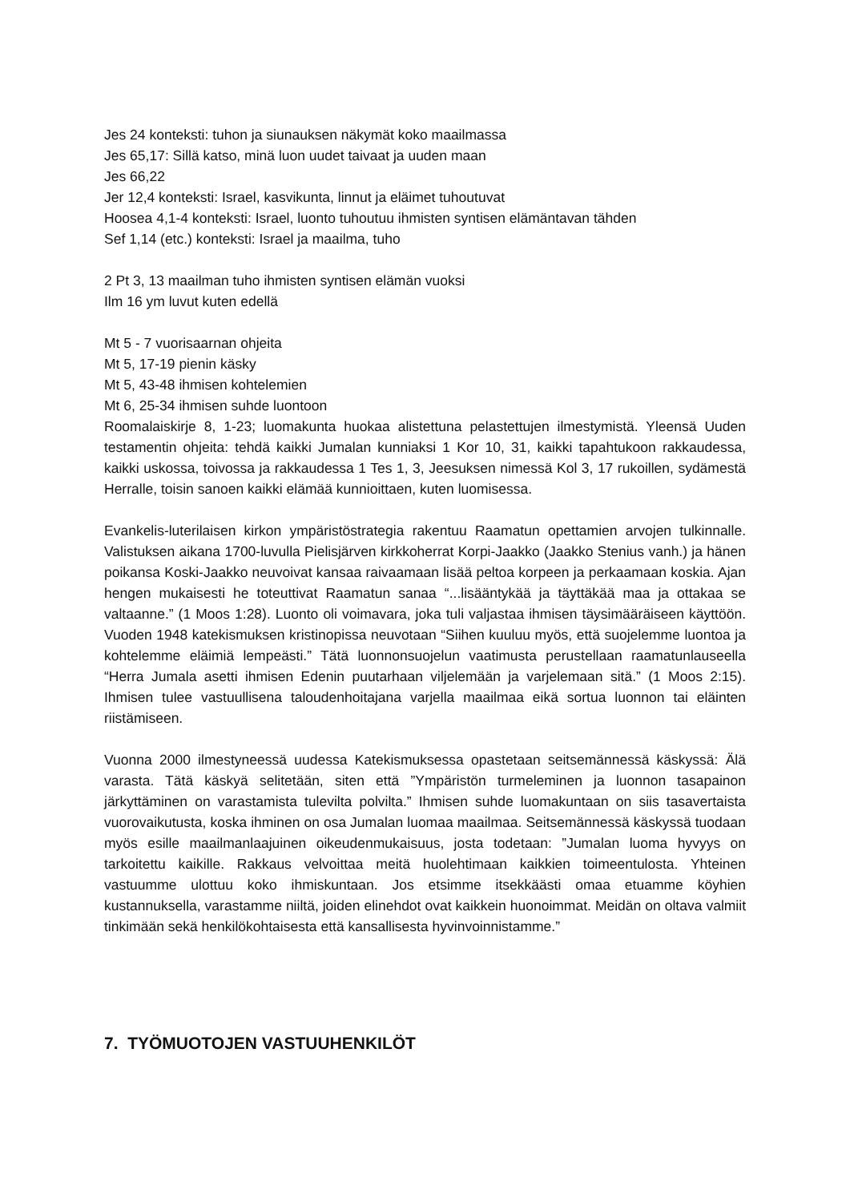Jes 24 konteksti: tuhon ja siunauksen näkymät koko maailmassa
Jes 65,17: Sillä katso, minä luon uudet taivaat ja uuden maan
Jes 66,22
Jer 12,4 konteksti: Israel, kasvikunta, linnut ja eläimet tuhoutuvat
Hoosea 4,1-4 konteksti: Israel, luonto tuhoutuu ihmisten syntisen elämäntavan tähden
Sef 1,14 (etc.) konteksti: Israel ja maailma, tuho
2 Pt 3, 13 maailman tuho ihmisten syntisen elämän vuoksi
Ilm 16 ym luvut kuten edellä
Mt 5 - 7 vuorisaarnan ohjeita
Mt 5, 17-19 pienin käsky
Mt 5, 43-48 ihmisen kohtelemien
Mt 6, 25-34 ihmisen suhde luontoon
Roomalaiskirje 8, 1-23; luomakunta huokaa alistettuna pelastettujen ilmestymistä. Yleensä Uuden testamentin ohjeita: tehdä kaikki Jumalan kunniaksi 1 Kor 10, 31, kaikki tapahtukoon rakkaudessa, kaikki uskossa, toivossa ja rakkaudessa 1 Tes 1, 3, Jeesuksen nimessä Kol 3, 17 rukoillen, sydämestä Herralle, toisin sanoen kaikki elämää kunnioittaen, kuten luomisessa.
Evankelis-luterilaisen kirkon ympäristöstrategia rakentuu Raamatun opettamien arvojen tulkinnalle. Valistuksen aikana 1700-luvulla Pielisjärven kirkkoherrat Korpi-Jaakko (Jaakko Stenius vanh.) ja hänen poikansa Koski-Jaakko neuvoivat kansaa raivaamaan lisää peltoa korpeen ja perkaamaan koskia. Ajan hengen mukaisesti he toteuttivat Raamatun sanaa “...lisääntykää ja täyttäkää maa ja ottakaa se valtaanne.” (1 Moos 1:28). Luonto oli voimavara, joka tuli valjastaa ihmisen täysimääräiseen käyttöön. Vuoden 1948 katekismuksen kristinopissa neuvotaan “Siihen kuuluu myös, että suojelemme luontoa ja kohtelemme eläimiä lempeästi.” Tätä luonnonsuojelun vaatimusta perustellaan raamatunlauseella “Herra Jumala asetti ihmisen Edenin puutarhaan viljelemään ja varjelemaan sitä.” (1 Moos 2:15). Ihmisen tulee vastuullisena taloudenhoitajana varjella maailmaa eikä sortua luonnon tai eläinten riistämiseen.
Vuonna 2000 ilmestyneessä uudessa Katekismuksessa opastetaan seitsemännessä käskyssä: Älä varasta. Tätä käskyä selitetään, siten että ”Ympäristön turmeleminen ja luonnon tasapainon järkyttäminen on varastamista tulevilta polvilta.” Ihmisen suhde luomakuntaan on siis tasavertaista vuorovaikutusta, koska ihminen on osa Jumalan luomaa maailmaa. Seitsemännessä käskyssä tuodaan myös esille maailmanlaajuinen oikeudenmukaisuus, josta todetaan: ”Jumalan luoma hyvyys on tarkoitettu kaikille. Rakkaus velvoittaa meitä huolehtimaan kaikkien toimeentulosta. Yhteinen vastuumme ulottuu koko ihmiskuntaan. Jos etsimme itsekkäästi omaa etuamme köyhien kustannuksella, varastamme niiltä, joiden elinehdot ovat kaikkein huonoimmat. Meidän on oltava valmiit tinkimään sekä henkilökohtaisesta että kansallisesta hyvinvoinnistamme.”
7. TYÖMUOTOJEN VASTUUHENKILÖT